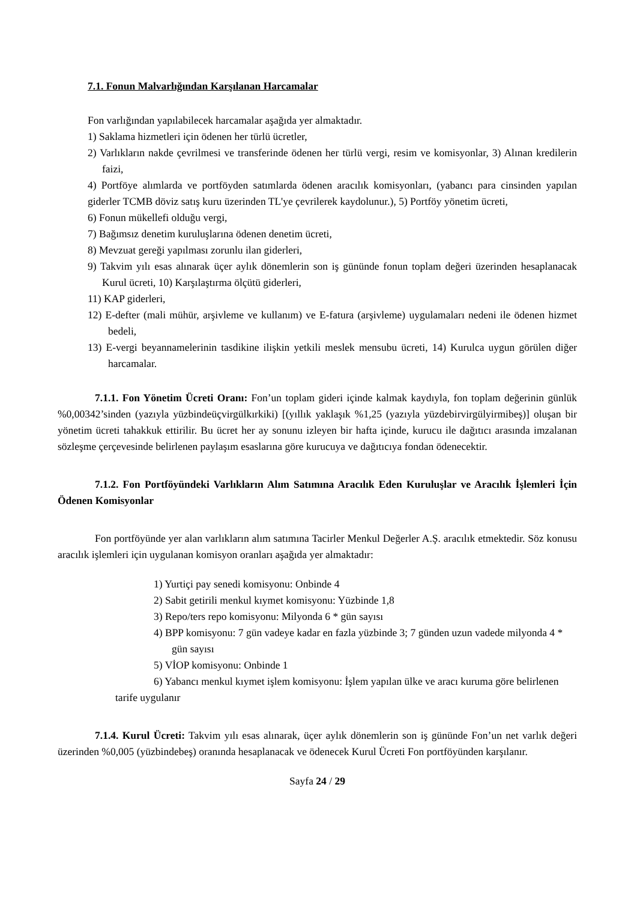7.1. Fonun Malvarlığından Karşılanan Harcamalar
Fon varlığından yapılabilecek harcamalar aşağıda yer almaktadır.
1) Saklama hizmetleri için ödenen her türlü ücretler,
2) Varlıkların nakde çevrilmesi ve transferinde ödenen her türlü vergi, resim ve komisyonlar, 3) Alınan kredilerin faizi,
4) Portföye alımlarda ve portföyden satımlarda ödenen aracılık komisyonları, (yabancı para cinsinden yapılan giderler TCMB döviz satış kuru üzerinden TL'ye çevrilerek kaydolunur.), 5) Portföy yönetim ücreti,
6) Fonun mükellefi olduğu vergi,
7) Bağımsız denetim kuruluşlarına ödenen denetim ücreti,
8) Mevzuat gereği yapılması zorunlu ilan giderleri,
9) Takvim yılı esas alınarak üçer aylık dönemlerin son iş gününde fonun toplam değeri üzerinden hesaplanacak Kurul ücreti, 10) Karşılaştırma ölçütü giderleri,
11) KAP giderleri,
12) E-defter (mali mühür, arşivleme ve kullanım) ve E-fatura (arşivleme) uygulamaları nedeni ile ödenen hizmet bedeli,
13) E-vergi beyannamelerinin tasdikine ilişkin yetkili meslek mensubu ücreti, 14) Kurulca uygun görülen diğer harcamalar.
7.1.1. Fon Yönetim Ücreti Oranı: Fon’un toplam gideri içinde kalmak kaydıyla, fon toplam değerinin günlük %0,00342’sinden (yazıyla yüzbindeüçvirgülkırkiki) [(yıllık yaklaşık %1,25 (yazıyla yüzdebirvirgülyirmibeş)] oluşan bir yönetim ücreti tahakkuk ettirilir. Bu ücret her ay sonunu izleyen bir hafta içinde, kurucu ile dağıtıcı arasında imzalanan sözleşme çerçevesinde belirlenen paylaşım esaslarına göre kurucuya ve dağıtıcıya fondan ödenecektir.
7.1.2. Fon Portföyündeki Varlıkların Alım Satımına Aracılık Eden Kuruluşlar ve Aracılık İşlemleri İçin Ödenen Komisyonlar
Fon portföyünde yer alan varlıkların alım satımına Tacirler Menkul Değerler A.Ş. aracılık etmektedir. Söz konusu aracılık işlemleri için uygulanan komisyon oranları aşağıda yer almaktadır:
1) Yurtiçi pay senedi komisyonu: Onbinde 4
2) Sabit getirili menkul kıymet komisyonu: Yüzbinde 1,8
3) Repo/ters repo komisyonu: Milyonda 6 * gün sayısı
4) BPP komisyonu: 7 gün vadeye kadar en fazla yüzbinde 3; 7 günden uzun vadede milyonda 4 * gün sayısı
5) VİOP komisyonu: Onbinde 1
6) Yabancı menkul kıymet işlem komisyonu: İşlem yapılan ülke ve aracı kuruma göre belirlenen tarife uygulanır
7.1.4. Kurul Ücreti: Takvim yılı esas alınarak, üçer aylık dönemlerin son iş gününde Fon’un net varlık değeri üzerinden %0,005 (yüzbindebeş) oranında hesaplanacak ve ödenecek Kurul Ücreti Fon portföyünden karşılanır.
Sayfa 24 / 29